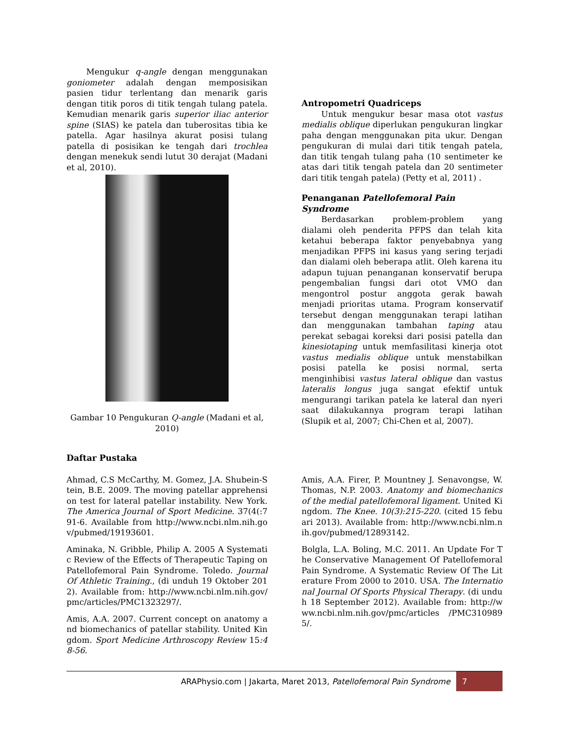Mengukur q-angle dengan menggunakan goniometer adalah dengan memposisikan pasien tidur terlentang dan menarik garis dengan titik poros di titik tengah tulang patela. Kemudian menarik garis superior iliac anterior spine (SIAS) ke patela dan tuberositas tibia ke patella. Agar hasilnya akurat posisi tulang patella di posisikan ke tengah dari trochlea dengan menekuk sendi lutut 30 derajat (Madani et al, 2010).
Gambar 10 Pengukuran Q-angle (Madani et al, 2010)
Antropometri Quadriceps
Untuk mengukur besar masa otot vastus medialis oblique diperlukan pengukuran lingkar paha dengan menggunakan pita ukur. Dengan pengukuran di mulai dari titik tengah patela, dan titik tengah tulang paha (10 sentimeter ke atas dari titik tengah patela dan 20 sentimeter dari titik tengah patela) (Petty et al, 2011) .
Penanganan Patellofemoral Pain Syndrome
Berdasarkan problem-problem yang dialami oleh penderita PFPS dan telah kita ketahui beberapa faktor penyebabnya yang menjadikan PFPS ini kasus yang sering terjadi dan dialami oleh beberapa atlit. Oleh karena itu adapun tujuan penanganan konservatif berupa pengembalian fungsi dari otot VMO dan mengontrol postur anggota gerak bawah menjadi prioritas utama. Program konservatif tersebut dengan menggunakan terapi latihan dan menggunakan tambahan taping atau perekat sebagai koreksi dari posisi patella dan kinesiotaping untuk memfasilitasi kinerja otot vastus medialis oblique untuk menstabilkan posisi patella ke posisi normal, serta menginhibisi vastus lateral oblique dan vastus lateralis longus juga sangat efektif untuk mengurangi tarikan patela ke lateral dan nyeri saat dilakukannya program terapi latihan (Slupik et al, 2007; Chi-Chen et al, 2007).
Daftar Pustaka
Ahmad, C.S McCarthy, M. Gomez, J.A. Shubein-Stein, B.E. 2009. The moving patellar apprehension test for lateral patellar instability. New York. The America Journal of Sport Medicine. 37(4(:791-6. Available from http://www.ncbi.nlm.nih.gov/pubmed/19193601.
Aminaka, N. Gribble, Philip A. 2005 A Systematic Review of the Effects of Therapeutic Taping on Patellofemoral Pain Syndrome. Toledo. Journal Of Athletic Training., (di unduh 19 Oktober 2012). Available from: http://www.ncbi.nlm.nih.gov/pmc/articles/PMC1323297/.
Amis, A.A. 2007. Current concept on anatomy and biomechanics of patellar stability. United Kingdom. Sport Medicine Arthroscopy Review 15:48-56.
Amis, A.A. Firer, P. Mountney J. Senavongse, W. Thomas, N.P. 2003. Anatomy and biomechanics of the medial patellofemoral ligament. United Kingdom. The Knee. 10(3):215-220. (cited 15 febuari 2013). Available from: http://www.ncbi.nlm.nih.gov/pubmed/12893142.
Bolgla, L.A. Boling, M.C. 2011. An Update For The Conservative Management Of Patellofemoral Pain Syndrome. A Systematic Review Of The Literature From 2000 to 2010. USA. The International Journal Of Sports Physical Therapy. (di unduh 18 September 2012). Available from: http://www.ncbi.nlm.nih.gov/pmc/articles /PMC3109895/.
ARAPhysio.com | Jakarta, Maret 2013, Patellofemoral Pain Syndrome 7